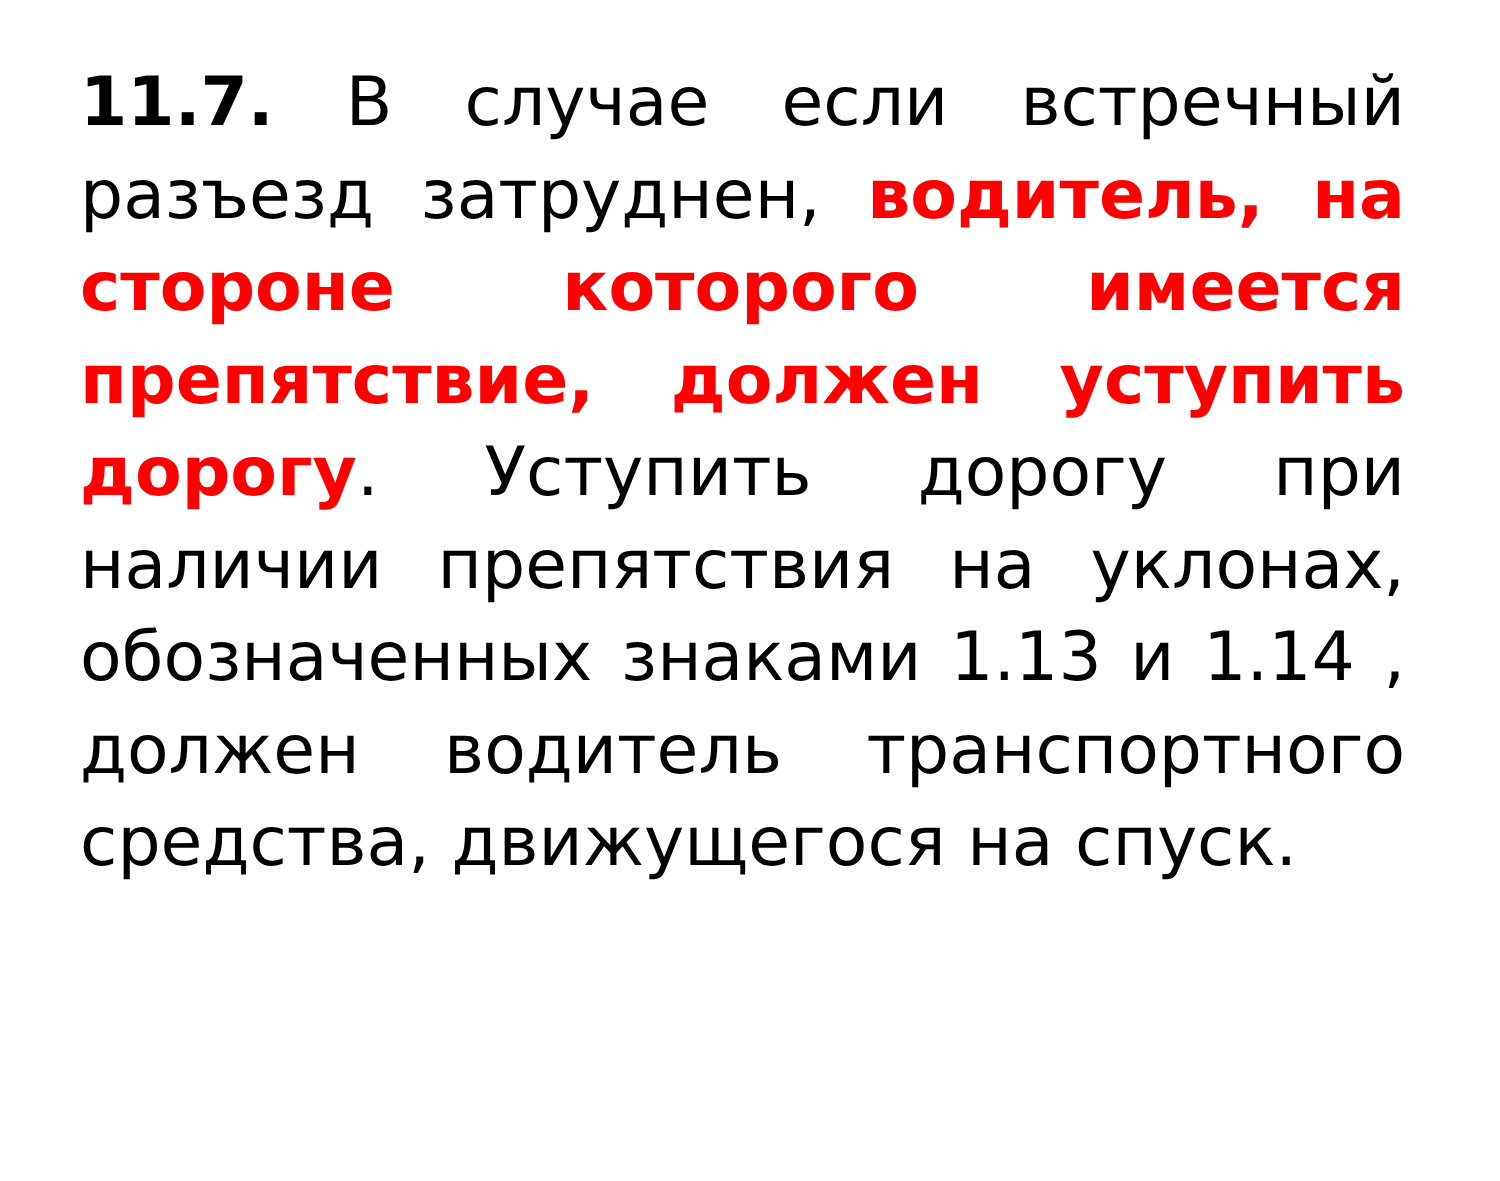11.7. В случае если встречный разъезд затруднен, водитель, на стороне которого имеется препятствие, должен уступить дорогу. Уступить дорогу при наличии препятствия на уклонах, обозначенных знаками 1.13 и 1.14 , должен водитель транспортного средства, движущегося на спуск.